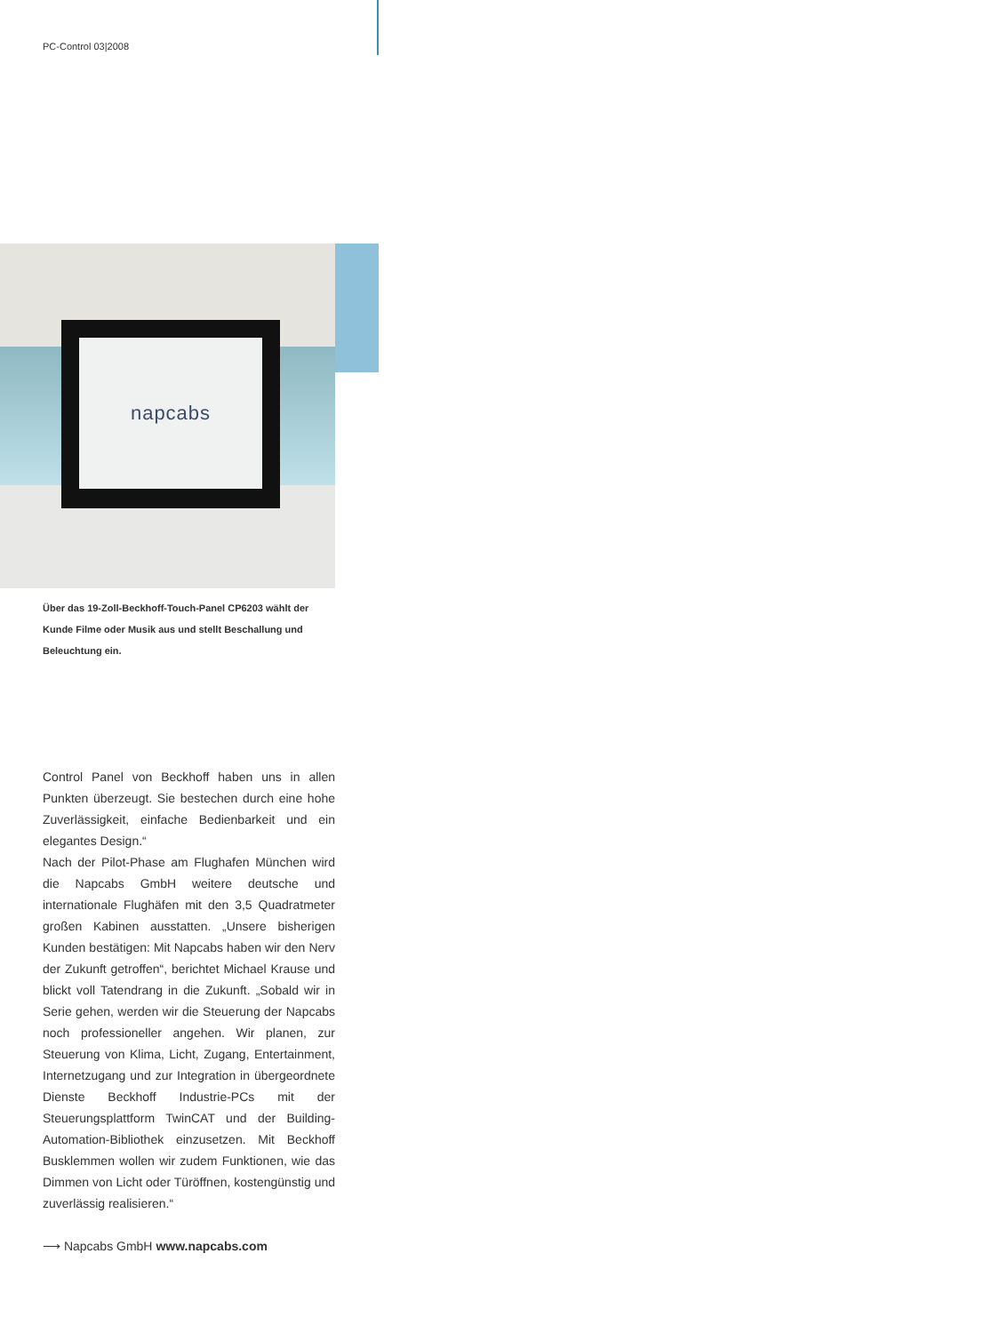PC-Control 03|2008
napcabs
Über das 19-Zoll-Beckhoff-Touch-Panel CP6203 wählt der Kunde Filme oder Musik aus und stellt Beschallung und Beleuchtung ein.
Control Panel von Beckhoff haben uns in allen Punkten überzeugt. Sie bestechen durch eine hohe Zuverlässigkeit, einfache Bedienbarkeit und ein elegantes Design.“
Nach der Pilot-Phase am Flughafen München wird die Napcabs GmbH weitere deutsche und internationale Flughäfen mit den 3,5 Quadratmeter großen Kabinen ausstatten. „Unsere bisherigen Kunden bestätigen: Mit Napcabs haben wir den Nerv der Zukunft getroffen“, berichtet Michael Krause und blickt voll Tatendrang in die Zukunft. „Sobald wir in Serie gehen, werden wir die Steuerung der Napcabs noch professioneller angehen. Wir planen, zur Steuerung von Klima, Licht, Zugang, Entertainment, Internetzugang und zur Integration in übergeordnete Dienste Beckhoff Industrie-PCs mit der Steuerungsplattform TwinCAT und der Building-Automation-Bibliothek einzusetzen. Mit Beckhoff Busklemmen wollen wir zudem Funktionen, wie das Dimmen von Licht oder Türöffnen, kostengünstig und zuverlässig realisieren.“
⟶ Napcabs GmbH www.napcabs.com